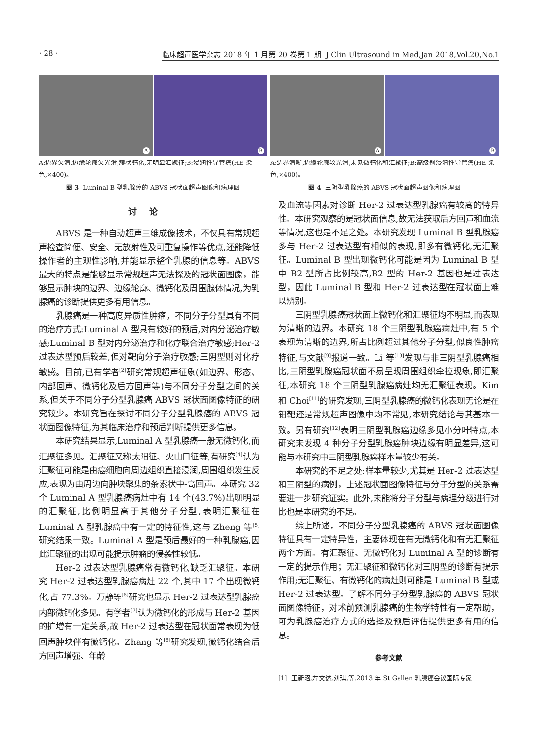· 28 · 临床超声医学杂志 2018 年 1 月第 20 卷第 1 期 J Clin Ultrasound in Med,Jan 2018,Vol.20,No.1
A
B
A:边界欠清,边缘轮廓欠光滑,簇状钙化,无明显汇聚征;B:浸润性导管癌(HE 染色,×400)。
图 3 Luminal B 型乳腺癌的 ABVS 冠状面超声图像和病理图
A
B
A:边界清晰,边缘轮廓较光滑,未见微钙化和汇聚征;B:高级别浸润性导管癌(HE 染色,×400)。
图 4 三阴型乳腺癌的 ABVS 冠状面超声图像和病理图
讨论
ABVS 是一种自动超声三维成像技术，不仅具有常规超声检查简便、安全、无放射性及可重复操作等优点,还能降低操作者的主观性影响,并能显示整个乳腺的信息等。ABVS 最大的特点是能够显示常规超声无法探及的冠状面图像，能够显示肿块的边界、边缘轮廓、微钙化及周围腺体情况,为乳腺癌的诊断提供更多有用信息。
乳腺癌是一种高度异质性肿瘤，不同分子分型具有不同的治疗方式:Luminal A 型具有较好的预后,对内分泌治疗敏感;Luminal B 型对内分泌治疗和化疗联合治疗敏感;Her-2 过表达型预后较差,但对靶向分子治疗敏感;三阴型则对化疗敏感。目前,已有学者<sup>[2]</sup>研究常规超声征象(如边界、形态、内部回声、微钙化及后方回声等)与不同分子分型之间的关系,但关于不同分子分型乳腺癌 ABVS 冠状面图像特征的研究较少。本研究旨在探讨不同分子分型乳腺癌的 ABVS 冠状面图像特征,为其临床治疗和预后判断提供更多信息。
本研究结果显示,Luminal A 型乳腺癌一般无微钙化,而汇聚征多见。汇聚征又称太阳征、火山口征等,有研究<sup>[4]</sup>认为汇聚征可能是由癌细胞向周边组织直接浸润,周围组织发生反应,表现为由周边向肿块聚集的条索状中-高回声。本研究 32 个 Luminal A 型乳腺癌病灶中有 14 个(43.7%)出现明显的汇聚征,比例明显高于其他分子分型,表明汇聚征在 Luminal A 型乳腺癌中有一定的特征性,这与 Zheng 等<sup>[5]</sup>研究结果一致。Luminal A 型是预后最好的一种乳腺癌,因此汇聚征的出现可能提示肿瘤的侵袭性较低。
Her-2 过表达型乳腺癌常有微钙化,缺乏汇聚征。本研究 Her-2 过表达型乳腺癌病灶 22 个,其中 17 个出现微钙化,占 77.3%。万静等<sup>[6]</sup>研究也显示 Her-2 过表达型乳腺癌内部微钙化多见。有学者<sup>[7]</sup>认为微钙化的形成与 Her-2 基因的扩增有一定关系,故 Her-2 过表达型在冠状面常表现为低回声肿块伴有微钙化。Zhang 等<sup>[8]</sup>研究发现,微钙化结合后方回声增强、年龄
及血流等因素对诊断 Her-2 过表达型乳腺癌有较高的特异性。本研究观察的是冠状面信息,故无法获取后方回声和血流等情况,这也是不足之处。本研究发现 Luminal B 型乳腺癌多与 Her-2 过表达型有相似的表现,即多有微钙化,无汇聚征。Luminal B 型出现微钙化可能是因为 Luminal B 型中 B2 型所占比例较高,B2 型的 Her-2 基因也是过表达型，因此 Luminal B 型和 Her-2 过表达型在冠状面上难以辨别。
三阴型乳腺癌冠状面上微钙化和汇聚征均不明显,而表现为清晰的边界。本研究 18 个三阴型乳腺癌病灶中,有 5 个表现为清晰的边界,所占比例超过其他分子分型,似良性肿瘤特征,与文献<sup>[9]</sup>报道一致。Li 等<sup>[10]</sup>发现与非三阴型乳腺癌相比,三阴型乳腺癌冠状面不易呈现周围组织牵拉现象,即汇聚征,本研究 18 个三阴型乳腺癌病灶均无汇聚征表现。Kim 和 Choi<sup>[11]</sup>的研究发现,三阴型乳腺癌的微钙化表现无论是在钼靶还是常规超声图像中均不常见,本研究结论与其基本一致。另有研究<sup>[12]</sup>表明三阴型乳腺癌边缘多见小分叶特点,本研究未发现 4 种分子分型乳腺癌肿块边缘有明显差异,这可能与本研究中三阴型乳腺癌样本量较少有关。
本研究的不足之处:样本量较少,尤其是 Her-2 过表达型和三阴型的病例，上述冠状面图像特征与分子分型的关系需要进一步研究证实。此外,未能将分子分型与病理分级进行对比也是本研究的不足。
综上所述，不同分子分型乳腺癌的 ABVS 冠状面图像特征具有一定特异性，主要体现在有无微钙化和有无汇聚征两个方面。有汇聚征、无微钙化对 Luminal A 型的诊断有一定的提示作用；无汇聚征和微钙化对三阴型的诊断有提示作用;无汇聚征、有微钙化的病灶则可能是 Luminal B 型或 Her-2 过表达型。了解不同分子分型乳腺癌的 ABVS 冠状面图像特征，对术前预测乳腺癌的生物学特性有一定帮助，可为乳腺癌治疗方式的选择及预后评估提供更多有用的信息。
参考文献
[1] 王新昭,左文述,刘琪,等.2013 年 St Gallen 乳腺癌会议国际专家